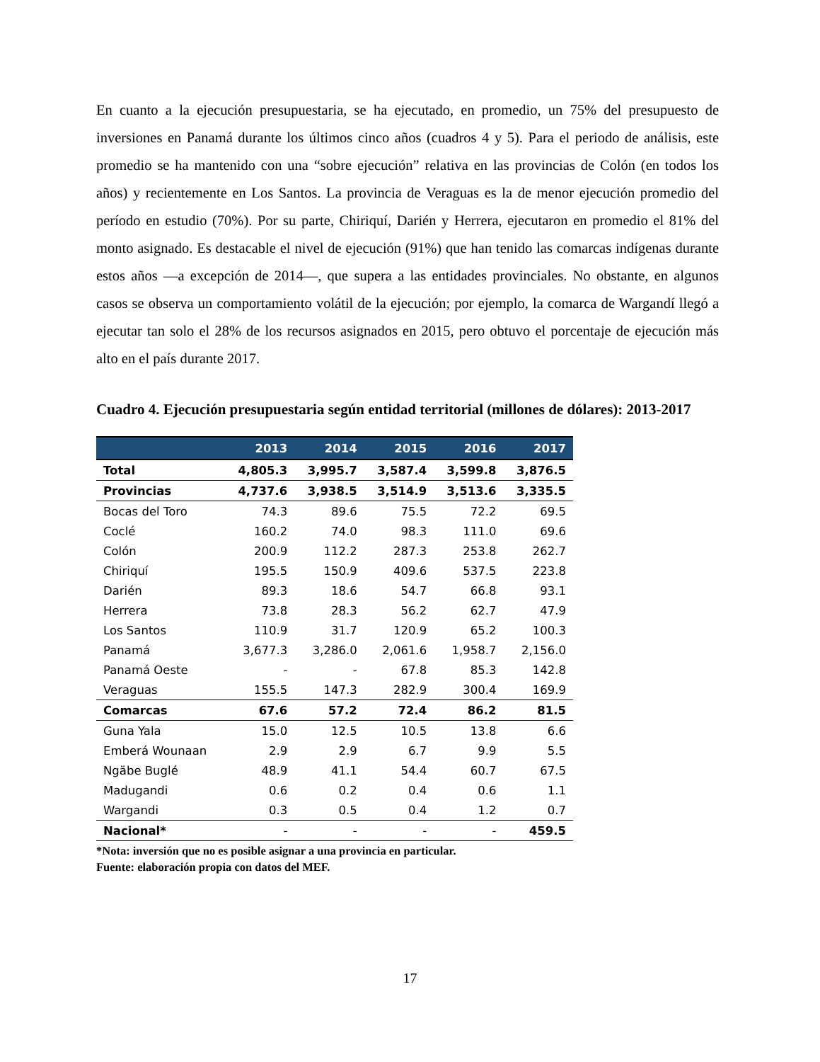En cuanto a la ejecución presupuestaria, se ha ejecutado, en promedio, un 75% del presupuesto de inversiones en Panamá durante los últimos cinco años (cuadros 4 y 5). Para el periodo de análisis, este promedio se ha mantenido con una “sobre ejecución” relativa en las provincias de Colón (en todos los años) y recientemente en Los Santos. La provincia de Veraguas es la de menor ejecución promedio del período en estudio (70%). Por su parte, Chiriquí, Darién y Herrera, ejecutaron en promedio el 81% del monto asignado. Es destacable el nivel de ejecución (91%) que han tenido las comarcas indígenas durante estos años —a excepción de 2014—, que supera a las entidades provinciales. No obstante, en algunos casos se observa un comportamiento volátil de la ejecución; por ejemplo, la comarca de Wargandí llegó a ejecutar tan solo el 28% de los recursos asignados en 2015, pero obtuvo el porcentaje de ejecución más alto en el país durante 2017.
Cuadro 4. Ejecución presupuestaria según entidad territorial (millones de dólares): 2013-2017
| | 2013 | 2014 | 2015 | 2016 | 2017 |
| --- | --- | --- | --- | --- | --- |
| Total | 4,805.3 | 3,995.7 | 3,587.4 | 3,599.8 | 3,876.5 |
| Provincias | 4,737.6 | 3,938.5 | 3,514.9 | 3,513.6 | 3,335.5 |
| Bocas del Toro | 74.3 | 89.6 | 75.5 | 72.2 | 69.5 |
| Coclé | 160.2 | 74.0 | 98.3 | 111.0 | 69.6 |
| Colón | 200.9 | 112.2 | 287.3 | 253.8 | 262.7 |
| Chiriquí | 195.5 | 150.9 | 409.6 | 537.5 | 223.8 |
| Darién | 89.3 | 18.6 | 54.7 | 66.8 | 93.1 |
| Herrera | 73.8 | 28.3 | 56.2 | 62.7 | 47.9 |
| Los Santos | 110.9 | 31.7 | 120.9 | 65.2 | 100.3 |
| Panamá | 3,677.3 | 3,286.0 | 2,061.6 | 1,958.7 | 2,156.0 |
| Panamá Oeste | - | - | 67.8 | 85.3 | 142.8 |
| Veraguas | 155.5 | 147.3 | 282.9 | 300.4 | 169.9 |
| Comarcas | 67.6 | 57.2 | 72.4 | 86.2 | 81.5 |
| Guna Yala | 15.0 | 12.5 | 10.5 | 13.8 | 6.6 |
| Emberá Wounaan | 2.9 | 2.9 | 6.7 | 9.9 | 5.5 |
| Ngäbe Buglé | 48.9 | 41.1 | 54.4 | 60.7 | 67.5 |
| Madugandi | 0.6 | 0.2 | 0.4 | 0.6 | 1.1 |
| Wargandi | 0.3 | 0.5 | 0.4 | 1.2 | 0.7 |
| Nacional* | - | - | - | - | 459.5 |
*Nota: inversión que no es posible asignar a una provincia en particular.
Fuente: elaboración propia con datos del MEF.
17